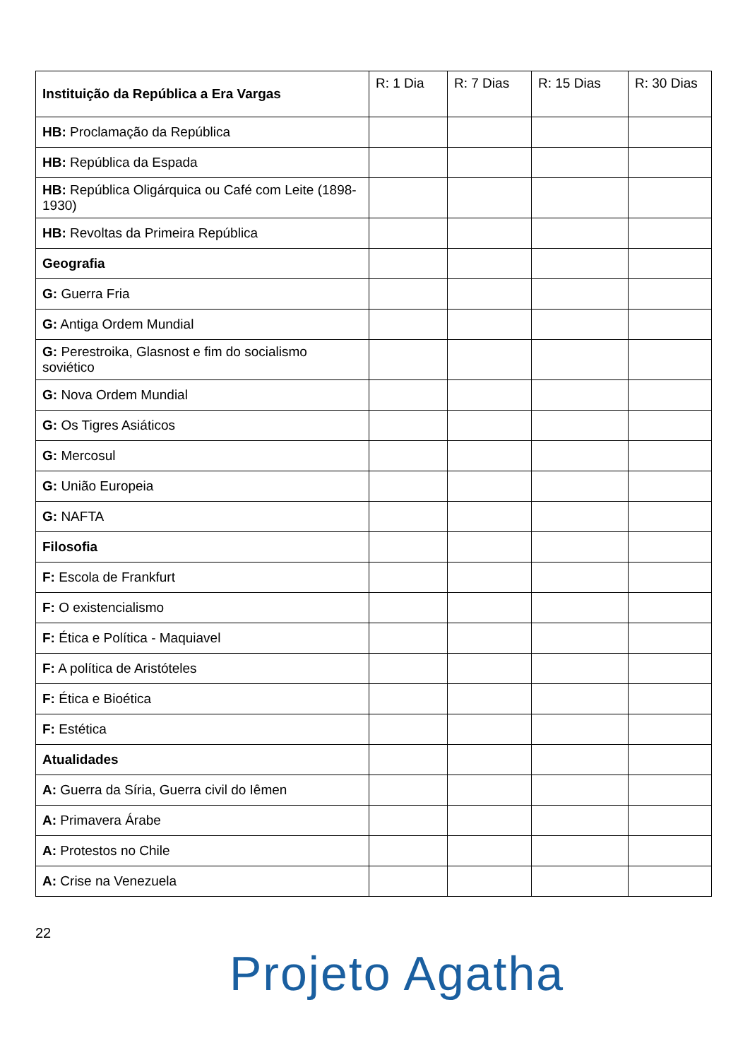| Instituição da República a Era Vargas | R: 1 Dia | R: 7 Dias | R: 15 Dias | R: 30 Dias |
| --- | --- | --- | --- | --- |
| HB: Proclamação da República | | | | |
| HB: República da Espada | | | | |
| HB: República Oligárquica ou Café com Leite (1898-1930) | | | | |
| HB: Revoltas da Primeira República | | | | |
| Geografia | | | | |
| G: Guerra Fria | | | | |
| G: Antiga Ordem Mundial | | | | |
| G: Perestroika, Glasnost e fim do socialismo soviético | | | | |
| G: Nova Ordem Mundial | | | | |
| G: Os Tigres Asiáticos | | | | |
| G: Mercosul | | | | |
| G: União Europeia | | | | |
| G: NAFTA | | | | |
| Filosofia | | | | |
| F: Escola de Frankfurt | | | | |
| F: O existencialismo | | | | |
| F: Ética e Política - Maquiavel | | | | |
| F: A política de Aristóteles | | | | |
| F: Ética e Bioética | | | | |
| F: Estética | | | | |
| Atualidades | | | | |
| A: Guerra da Síria, Guerra civil do Iêmen | | | | |
| A: Primavera Árabe | | | | |
| A: Protestos no Chile | | | | |
| A: Crise na Venezuela | | | | |
22
Projeto Agatha